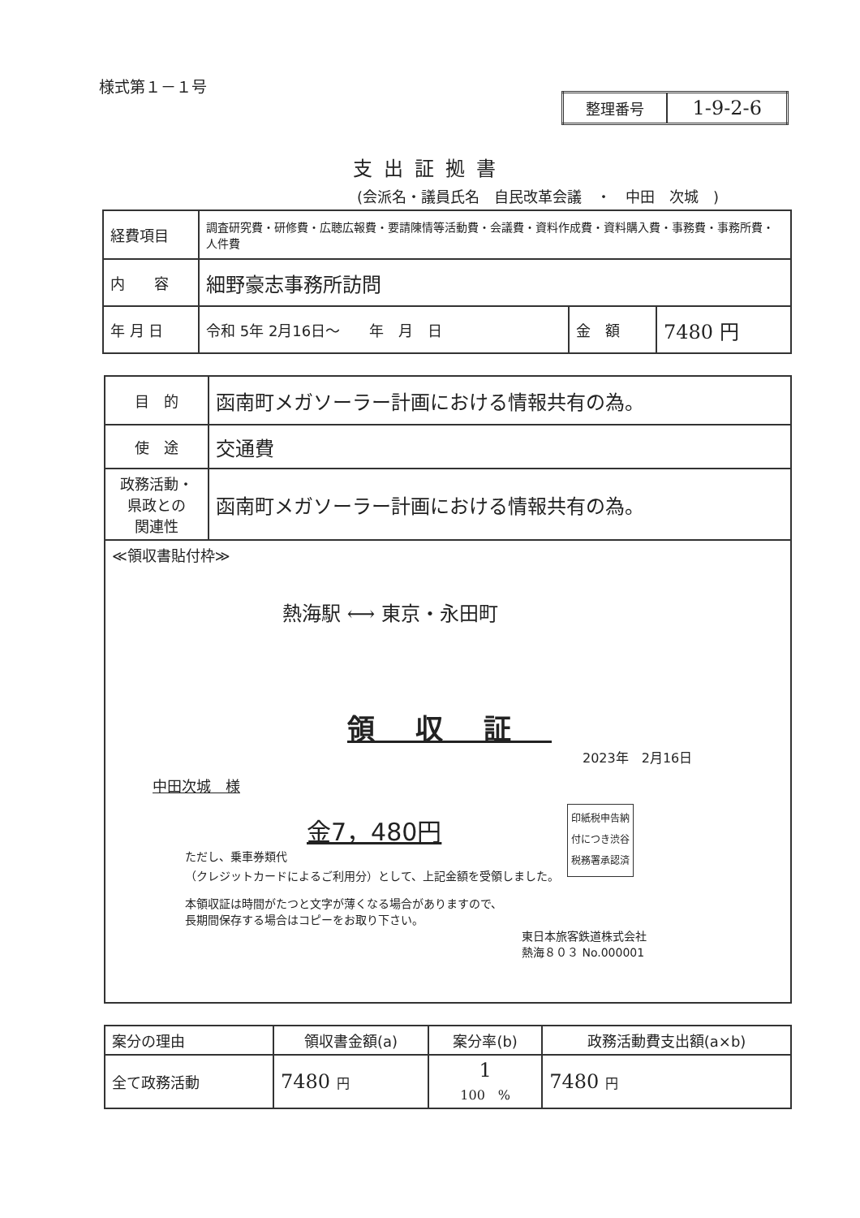様式第１－１号
| 整理番号 | 1-9-2-6 |
支出証拠書
(会派名・議員氏名　自民改革会議　・　中田　次城　)
| 経費項目 | 調査研究費・研修費・広聴広報費・要請陳情等活動費・会議費・資料作成費・資料購入費・事務費・事務所費・人件費 | | |
| 内 容 | 細野豪志事務所訪問 | | |
| 年 月 日 | 令和 5年 2月16日～ 年 月 日 | 金 額 | 7480 円 |
| 目 的 | 函南町メガソーラー計画における情報共有の為。 |
| 使 途 | 交通費 |
| 政務活動・ 県政との 関連性 | 函南町メガソーラー計画における情報共有の為。 |
| ≪領収書貼付枠≫ 熱海駅 ⟷ 東京・永田町 領収証 2023年 2月16日 中田次城 様 金7，480円 ただし、乗車券類代 （クレジットカードによるご利用分）として、上記金額を受領しました。 本領収証は時間がたつと文字が薄くなる場合がありますので、 長期間保存する場合はコピーをお取り下さい。 印紙税申告納 付につき渋谷 税務署承認済 東日本旅客鉄道株式会社 熱海８０３ No.000001 | |
| 案分の理由 | 領収書金額(a) | 案分率(b) | 政務活動費支出額(a×b) |
| 全て政務活動 | 7480 円 | 1 100 % | 7480 円 |